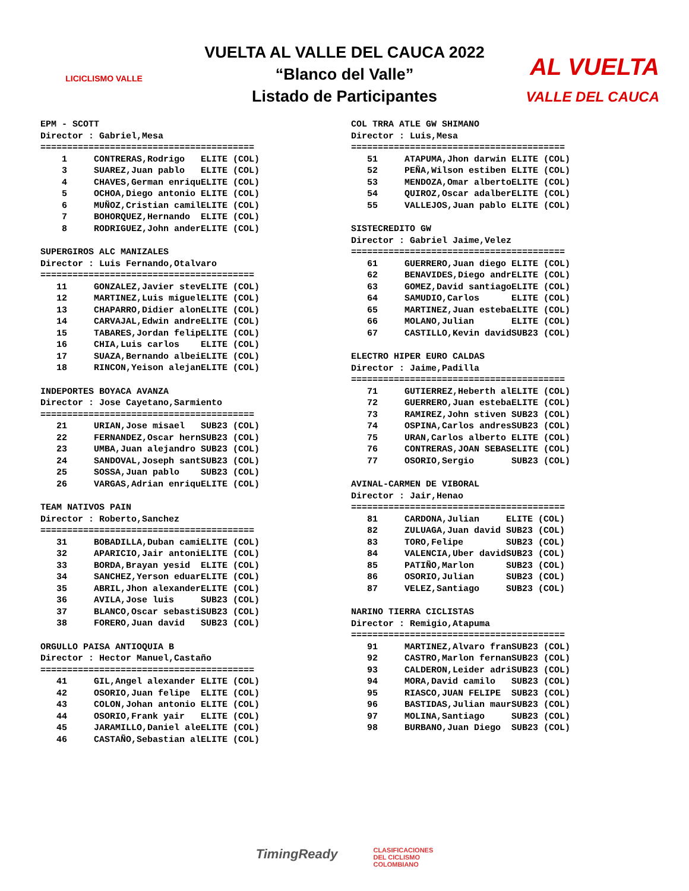LICICLISMO VALLE
VUELTA AL VALLE DEL CAUCA 2022
“Blanco del Valle”
Listado de Participantes
AL VUELTA
VALLE DEL CAUCA
EPM - SCOTT
Director : Gabriel,Mesa
========================================
| 1 | CONTRERAS,Rodrigo | ELITE | (COL) |
| 3 | SUAREZ,Juan pablo | ELITE | (COL) |
| 4 | CHAVES,German enriqu | ELITE | (COL) |
| 5 | OCHOA,Diego antonio | ELITE | (COL) |
| 6 | MUÑOZ,Cristian camil | ELITE | (COL) |
| 7 | BOHORQUEZ,Hernando | ELITE | (COL) |
| 8 | RODRIGUEZ,John ander | ELITE | (COL) |
SUPERGIROS ALC MANIZALES
Director : Luis Fernando,Otalvaro
========================================
| 11 | GONZALEZ,Javier stev | ELITE | (COL) |
| 12 | MARTINEZ,Luis miguel | ELITE | (COL) |
| 13 | CHAPARRO,Didier alon | ELITE | (COL) |
| 14 | CARVAJAL,Edwin andre | ELITE | (COL) |
| 15 | TABARES,Jordan felip | ELITE | (COL) |
| 16 | CHIA,Luis carlos | ELITE | (COL) |
| 17 | SUAZA,Bernando albei | ELITE | (COL) |
| 18 | RINCON,Yeison alejan | ELITE | (COL) |
INDEPORTES BOYACA AVANZA
Director : Jose Cayetano,Sarmiento
========================================
| 21 | URIAN,Jose misael | SUB23 | (COL) |
| 22 | FERNANDEZ,Oscar hern | SUB23 | (COL) |
| 23 | UMBA,Juan alejandro | SUB23 | (COL) |
| 24 | SANDOVAL,Joseph sant | SUB23 | (COL) |
| 25 | SOSSA,Juan pablo | SUB23 | (COL) |
| 26 | VARGAS,Adrian enriqu | ELITE | (COL) |
TEAM NATIVOS PAIN
Director : Roberto,Sanchez
========================================
| 31 | BOBADILLA,Duban cami | ELITE | (COL) |
| 32 | APARICIO,Jair antoni | ELITE | (COL) |
| 33 | BORDA,Brayan yesid | ELITE | (COL) |
| 34 | SANCHEZ,Yerson eduar | ELITE | (COL) |
| 35 | ABRIL,Jhon alexander | ELITE | (COL) |
| 36 | AVILA,Jose luis | SUB23 | (COL) |
| 37 | BLANCO,Oscar sebasti | SUB23 | (COL) |
| 38 | FORERO,Juan david | SUB23 | (COL) |
ORGULLO PAISA ANTIOQUIA B
Director : Hector Manuel,Castaño
========================================
| 41 | GIL,Angel alexander | ELITE | (COL) |
| 42 | OSORIO,Juan felipe | ELITE | (COL) |
| 43 | COLON,Johan antonio | ELITE | (COL) |
| 44 | OSORIO,Frank yair | ELITE | (COL) |
| 45 | JARAMILLO,Daniel ale | ELITE | (COL) |
| 46 | CASTAÑO,Sebastian al | ELITE | (COL) |
COL TRRA ATLE GW SHIMANO
Director : Luis,Mesa
========================================
| 51 | ATAPUMA,Jhon darwin | ELITE | (COL) |
| 52 | PEÑA,Wilson estiben | ELITE | (COL) |
| 53 | MENDOZA,Omar alberto | ELITE | (COL) |
| 54 | QUIROZ,Oscar adalber | ELITE | (COL) |
| 55 | VALLEJOS,Juan pablo | ELITE | (COL) |
SISTECREDITO GW
Director : Gabriel Jaime,Velez
========================================
| 61 | GUERRERO,Juan diego | ELITE | (COL) |
| 62 | BENAVIDES,Diego andr | ELITE | (COL) |
| 63 | GOMEZ,David santiago | ELITE | (COL) |
| 64 | SAMUDIO,Carlos | ELITE | (COL) |
| 65 | MARTINEZ,Juan esteba | ELITE | (COL) |
| 66 | MOLANO,Julian | ELITE | (COL) |
| 67 | CASTILLO,Kevin david | SUB23 | (COL) |
ELECTRO HIPER EURO CALDAS
Director : Jaime,Padilla
========================================
| 71 | GUTIERREZ,Heberth al | ELITE | (COL) |
| 72 | GUERRERO,Juan esteba | ELITE | (COL) |
| 73 | RAMIREZ,John stiven | SUB23 | (COL) |
| 74 | OSPINA,Carlos andres | SUB23 | (COL) |
| 75 | URAN,Carlos alberto | ELITE | (COL) |
| 76 | CONTRERAS,JOAN SEBAS | ELITE | (COL) |
| 77 | OSORIO,Sergio | SUB23 | (COL) |
AVINAL-CARMEN DE VIBORAL
Director : Jair,Henao
========================================
| 81 | CARDONA,Julian | ELITE | (COL) |
| 82 | ZULUAGA,Juan david | SUB23 | (COL) |
| 83 | TORO,Felipe | SUB23 | (COL) |
| 84 | VALENCIA,Uber david | SUB23 | (COL) |
| 85 | PATIÑO,Marlon | SUB23 | (COL) |
| 86 | OSORIO,Julian | SUB23 | (COL) |
| 87 | VELEZ,Santiago | SUB23 | (COL) |
NARINO TIERRA CICLISTAS
Director : Remigio,Atapuma
========================================
| 91 | MARTINEZ,Alvaro fran | SUB23 | (COL) |
| 92 | CASTRO,Marlon fernan | SUB23 | (COL) |
| 93 | CALDERON,Leider adri | SUB23 | (COL) |
| 94 | MORA,David camilo | SUB23 | (COL) |
| 95 | RIASCO,JUAN FELIPE | SUB23 | (COL) |
| 96 | BASTIDAS,Julian maur | SUB23 | (COL) |
| 97 | MOLINA,Santiago | SUB23 | (COL) |
| 98 | BURBANO,Juan Diego | SUB23 | (COL) |
TimingReady
CLASIFICACIONES
DEL CICLISMO
COLOMBIANO